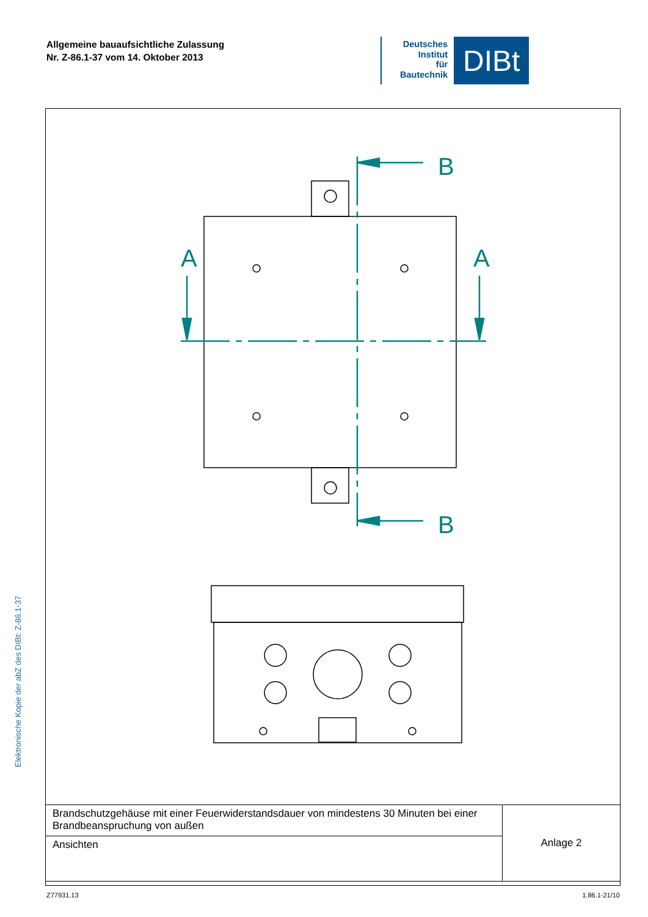Allgemeine bauaufsichtliche Zulassung
Nr. Z-86.1-37 vom 14. Oktober 2013
Deutsches
Institut
für
Bautechnik
DIBt
A
A
B
B
Elektronische Kopie der abZ des DIBt: Z-86.1-37
| Brandschutzgehäuse mit einer Feuerwiderstandsdauer von mindestens 30 Minuten bei einer Brandbeanspruchung von außen | Anlage 2 |
| Ansichten | |
Z77931.13 1.86.1-21/10